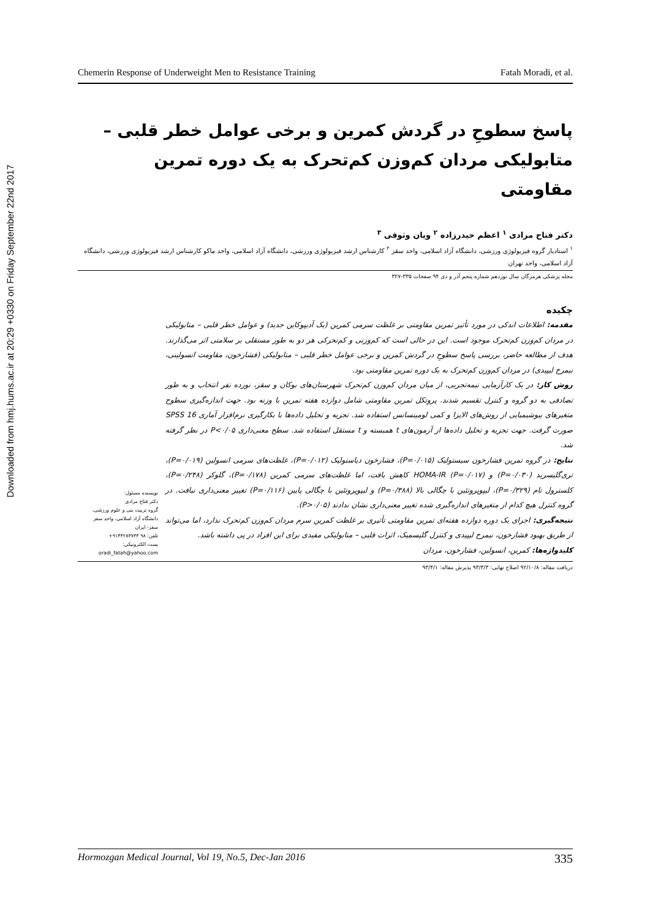Downloaded from hmj.hums.ac.ir at 20:29 +0330 on Friday September 22nd 2017
Chemerin Response of Underweight Men to Resistance Training Fatah Moradi, et al.
پاسخ سطوحِ در گردش کمرین و برخی عوامل خطر قلبی – متابولیکی مردان کم‌وزن کم‌تحرک به یک دوره تمرین مقاومتی
دکتر فتاح مرادی <sup>۱</sup> اعظم حیدرزاده <sup>۲</sup> ویان وثوقی <sup>۳</sup>
<sup>۱</sup> استادیار گروه فیزیولوژی ورزشی، دانشگاه آزاد اسلامی، واحد سقز <sup>۲</sup> کارشناس ارشد فیزیولوژی ورزشی، دانشگاه آزاد اسلامی، واحد ماکو کارشناس ارشد فیزیولوژی ورزشی، دانشگاه آزاد اسلامی، واحد تهران
مجله پزشکی هرمزگان سال نوزدهم شماره پنجم آذر و دی ۹۴ صفحات ۳۳۵-۳۲۷
چکیده
مقدمه: اطلاعات اندکی در مورد تأثیر تمرین مقاومتی بر غلظت سرمی کمرین (یک آدیپوکاین جدید) و عوامل خطر قلبی – متابولیکی در مردان کم‌وزن کم‌تحرک موجود است. این در حالی است که کم‌وزنی و کم‌تحرکی هر دو به طور مستقلی بر سلامتی اثر می‌گذارند. هدف از مطالعه حاضر، بررسی پاسخ سطوحِ در گردش کمرین و برخی عوامل خطر قلبی – متابولیکی (فشارخون، مقاومت انسولینی، نیمرخ لیپیدی) در مردان کم‌وزن کم‌تحرک به یک دوره تمرین مقاومتی بود.
روش کار: در یک کارآزمایی نیمه‌تجربی، از میان مردان کم‌وزن کم‌تحرک شهرستان‌های بوکان و سقز، نوزده نفر انتخاب و به طور تصادفی به دو گروه و کنترل تقسیم شدند. پروتکل تمرین مقاومتی شامل دوازده هفته تمرین با وزنه بود. جهت اندازه‌گیری سطوح متغیرهای بیوشیمیایی از روش‌های الایزا و کمی لومینسانس استفاده شد. تجزیه و تحلیل داده‌ها با بکارگیری نرم‌افزار آماری SPSS 16 صورت گرفت. جهت تجزیه و تحلیل داده‌ها از آزمون‌های t همبسته و t مستقل استفاده شد. سطح معنی‌داری P<۰/۰۵ در نظر گرفته شد.
نتایج: در گروه تمرین فشارخون سیستولیک (P=۰/۰۱۵)، فشارخون دیاستولیک (P=۰/۰۱۲)، غلظت‌های سرمی انسولین (P=۰/۰۱۹)، تری‌گلیسرید (P=۰/۰۳۰) و HOMA-IR (P=۰/۰۱۷) کاهش یافت، اما غلظت‌های سرمی کمرین (P=۰/۱۷۸)، گلوکز (P=۰/۲۴۸)، کلسترول تام (P=۰/۳۲۹)، لیپوپروتئین با چگالی بالا (P=۰/۳۸۸) و لیپوپروتئین با چگالی پایین (P=۰/۱۱۶) تغییر معنی‌داری نیافت. در گروه کنترل هیچ کدام از متغیرهای اندازه‌گیری شده تغییر معنی‌داری نشان ندادند (P>۰/۰۵).
نتیجه‌گیری: اجرای یک دوره دوازده هفته‌ای تمرین مقاومتی تأثیری بر غلظت کمرین سرم مردان کم‌وزن کم‌تحرک ندارد، اما می‌تواند از طریق بهبود فشارخون، نیمرخ لیپیدی و کنترل گلیسمیک، اثرات قلبی – متابولیکی مفیدی برای این افراد در پی داشته باشد.
کلیدواژه‌ها: کمرین، انسولین، فشارخون، مردان
نویسنده مسئول:
دکتر فتاح مرادی
گروه تربیت بنی و علوم ورزشی، دانشگاه آزاد اسلامی، واحد سقز
سقز- ایران
تلفن: ۹۸ ۹۱۴۴۲۸۳۷۳۳+
پست الکترونیکی:
oradi_fatah@yahoo.com
دریافت مقاله: ۹۲/۱۰/۸ اصلاح نهایی: ۹۳/۳/۳ پذیرش مقاله: ۹۳/۴/۱
Hormozgan Medical Journal, Vol 19, No.5, Dec-Jan 2016 335